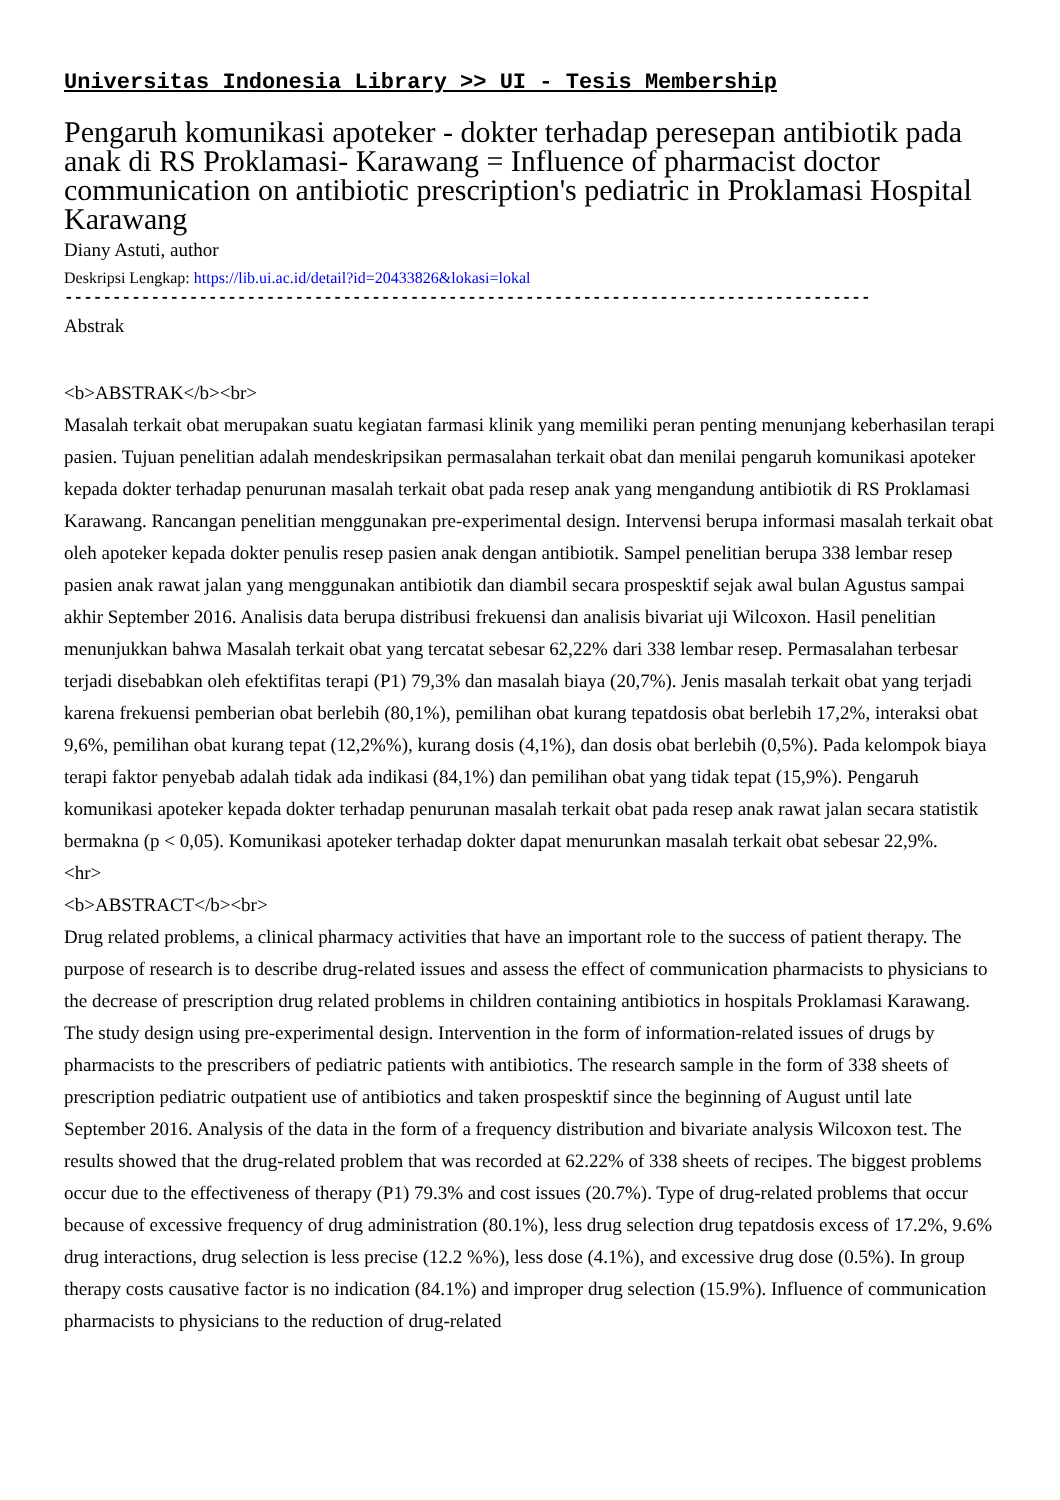Universitas Indonesia Library >> UI - Tesis Membership
Pengaruh komunikasi apoteker - dokter terhadap peresepan antibiotik pada anak di RS Proklamasi- Karawang = Influence of pharmacist doctor communication on antibiotic prescription's pediatric in Proklamasi Hospital Karawang
Diany Astuti, author
Deskripsi Lengkap: https://lib.ui.ac.id/detail?id=20433826&lokasi=lokal
------------------------------------------------------------------------------------
Abstrak
<b>ABSTRAK</b><br>
Masalah terkait obat merupakan suatu kegiatan farmasi klinik yang memiliki peran penting menunjang keberhasilan terapi pasien. Tujuan penelitian adalah mendeskripsikan permasalahan terkait obat dan menilai pengaruh komunikasi apoteker kepada dokter terhadap penurunan masalah terkait obat pada resep anak yang mengandung antibiotik di RS Proklamasi Karawang. Rancangan penelitian menggunakan pre-experimental design. Intervensi berupa informasi masalah terkait obat oleh apoteker kepada dokter penulis resep pasien anak dengan antibiotik. Sampel penelitian berupa 338 lembar resep pasien anak rawat jalan yang menggunakan antibiotik dan diambil secara prospesktif sejak awal bulan Agustus sampai akhir September 2016. Analisis data berupa distribusi frekuensi dan analisis bivariat uji Wilcoxon. Hasil penelitian menunjukkan bahwa Masalah terkait obat yang tercatat sebesar 62,22% dari 338 lembar resep. Permasalahan terbesar terjadi disebabkan oleh efektifitas terapi (P1) 79,3% dan masalah biaya (20,7%). Jenis masalah terkait obat yang terjadi karena frekuensi pemberian obat berlebih (80,1%), pemilihan obat kurang tepatdosis obat berlebih 17,2%, interaksi obat 9,6%, pemilihan obat kurang tepat (12,2%%), kurang dosis (4,1%), dan dosis obat berlebih (0,5%). Pada kelompok biaya terapi faktor penyebab adalah tidak ada indikasi (84,1%) dan pemilihan obat yang tidak tepat (15,9%). Pengaruh komunikasi apoteker kepada dokter terhadap penurunan masalah terkait obat pada resep anak rawat jalan secara statistik bermakna (p < 0,05). Komunikasi apoteker terhadap dokter dapat menurunkan masalah terkait obat sebesar 22,9%.
<hr>
<b>ABSTRACT</b><br>
Drug related problems, a clinical pharmacy activities that have an important role to the success of patient therapy. The purpose of research is to describe drug-related issues and assess the effect of communication pharmacists to physicians to the decrease of prescription drug related problems in children containing antibiotics in hospitals Proklamasi Karawang. The study design using pre-experimental design. Intervention in the form of information-related issues of drugs by pharmacists to the prescribers of pediatric patients with antibiotics. The research sample in the form of 338 sheets of prescription pediatric outpatient use of antibiotics and taken prospesktif since the beginning of August until late September 2016. Analysis of the data in the form of a frequency distribution and bivariate analysis Wilcoxon test. The results showed that the drug-related problem that was recorded at 62.22% of 338 sheets of recipes. The biggest problems occur due to the effectiveness of therapy (P1) 79.3% and cost issues (20.7%). Type of drug-related problems that occur because of excessive frequency of drug administration (80.1%), less drug selection drug tepatdosis excess of 17.2%, 9.6% drug interactions, drug selection is less precise (12.2 %%), less dose (4.1%), and excessive drug dose (0.5%). In group therapy costs causative factor is no indication (84.1%) and improper drug selection (15.9%). Influence of communication pharmacists to physicians to the reduction of drug-related